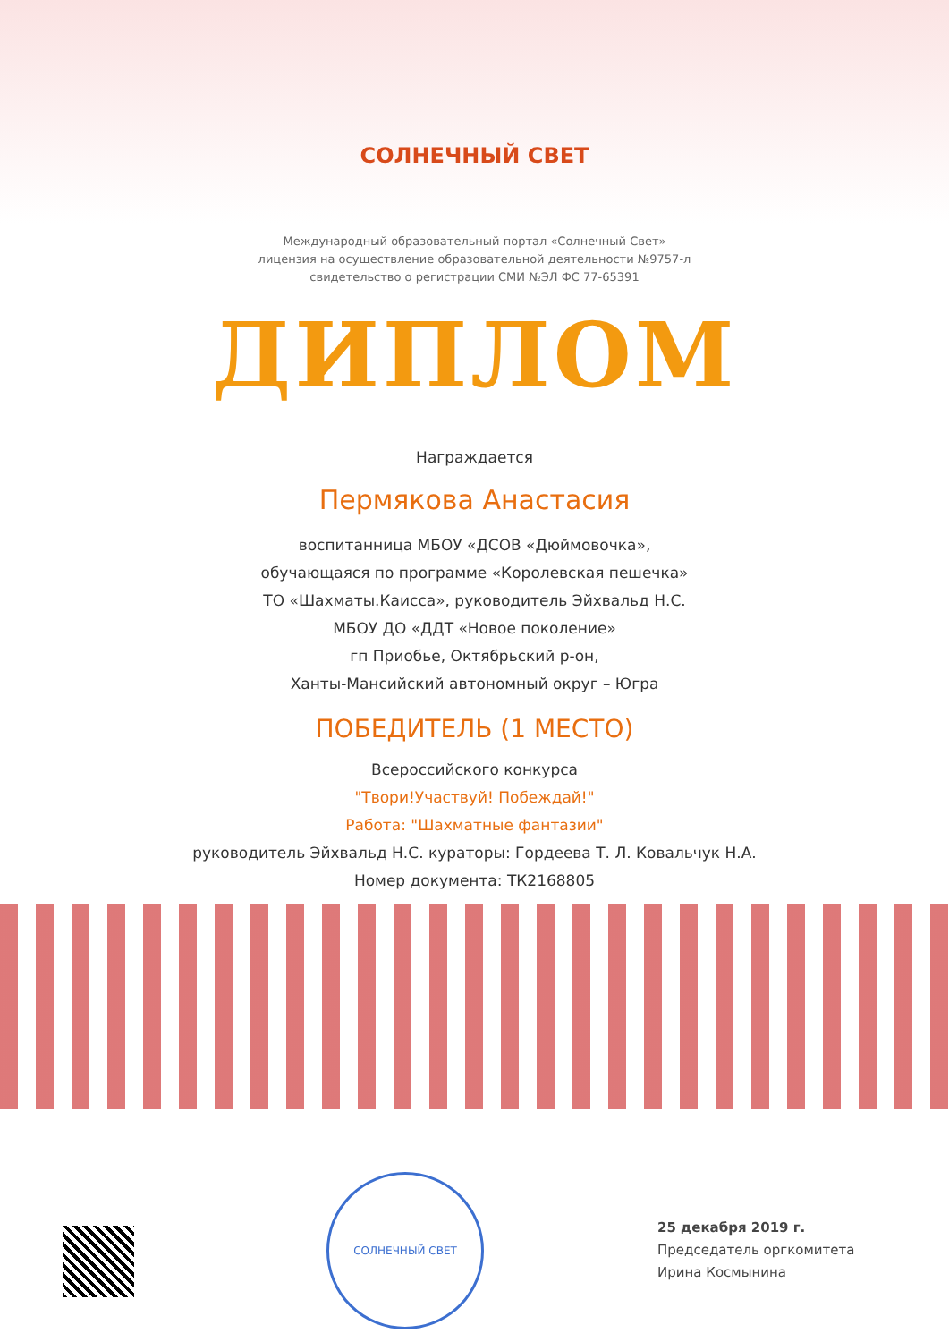СОЛНЕЧНЫЙ СВЕТ
Международный образовательный портал «Солнечный Свет»
лицензия на осуществление образовательной деятельности №9757-л
свидетельство о регистрации СМИ №ЭЛ ФС 77-65391
ДИПЛОМ
Награждается
Пермякова Анастасия
воспитанница МБОУ «ДСОВ «Дюймовочка»,
обучающаяся по программе «Королевская пешечка»
ТО «Шахматы.Каисса», руководитель Эйхвальд Н.С.
МБОУ ДО «ДДТ «Новое поколение»
гп Приобье, Октябрьский р-он,
Ханты-Мансийский автономный округ – Югра
ПОБЕДИТЕЛЬ (1 МЕСТО)
Всероссийского конкурса
"Твори!Участвуй! Побеждай!"
Работа: "Шахматные фантазии"
руководитель Эйхвальд Н.С. кураторы: Гордеева Т. Л. Ковальчук Н.А.
Номер документа: ТК2168805
СОЛНЕЧНЫЙ СВЕТ
25 декабря 2019 г.
Председатель оргкомитета
Ирина Космынина